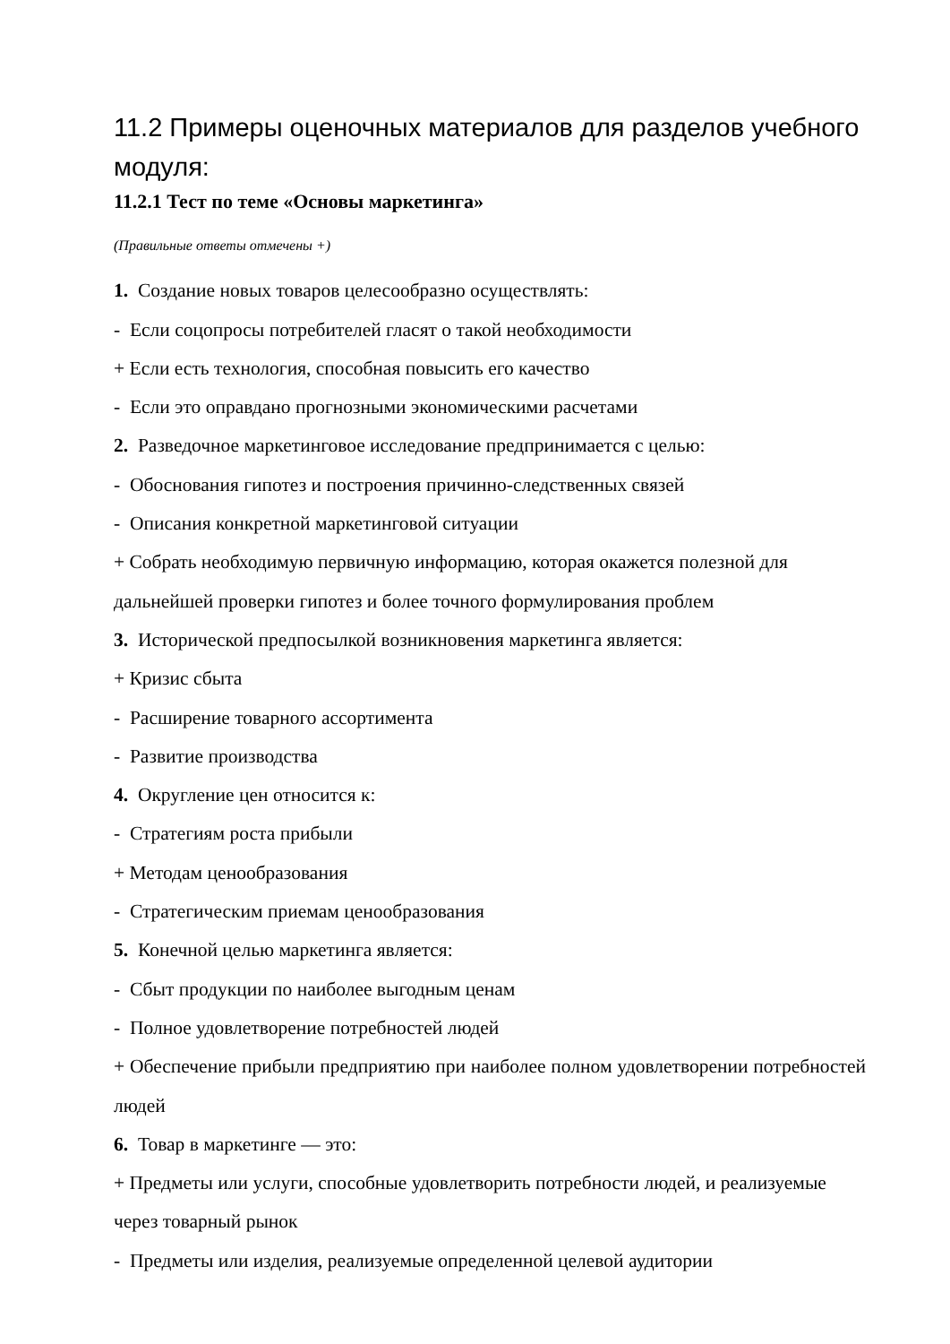11.2 Примеры оценочных материалов для разделов учебного модуля:
11.2.1 Тест по теме «Основы маркетинга»
(Правильные ответы отмечены +)
1. Создание новых товаров целесообразно осуществлять:
- Если соцопросы потребителей гласят о такой необходимости
+ Если есть технология, способная повысить его качество
- Если это оправдано прогнозными экономическими расчетами
2. Разведочное маркетинговое исследование предпринимается с целью:
- Обоснования гипотез и построения причинно-следственных связей
- Описания конкретной маркетинговой ситуации
+ Собрать необходимую первичную информацию, которая окажется полезной для дальнейшей проверки гипотез и более точного формулирования проблем
3. Исторической предпосылкой возникновения маркетинга является:
+ Кризис сбыта
- Расширение товарного ассортимента
- Развитие производства
4. Округление цен относится к:
- Стратегиям роста прибыли
+ Методам ценообразования
- Стратегическим приемам ценообразования
5. Конечной целью маркетинга является:
- Сбыт продукции по наиболее выгодным ценам
- Полное удовлетворение потребностей людей
+ Обеспечение прибыли предприятию при наиболее полном удовлетворении потребностей людей
6. Товар в маркетинге — это:
+ Предметы или услуги, способные удовлетворить потребности людей, и реализуемые через товарный рынок
- Предметы или изделия, реализуемые определенной целевой аудитории